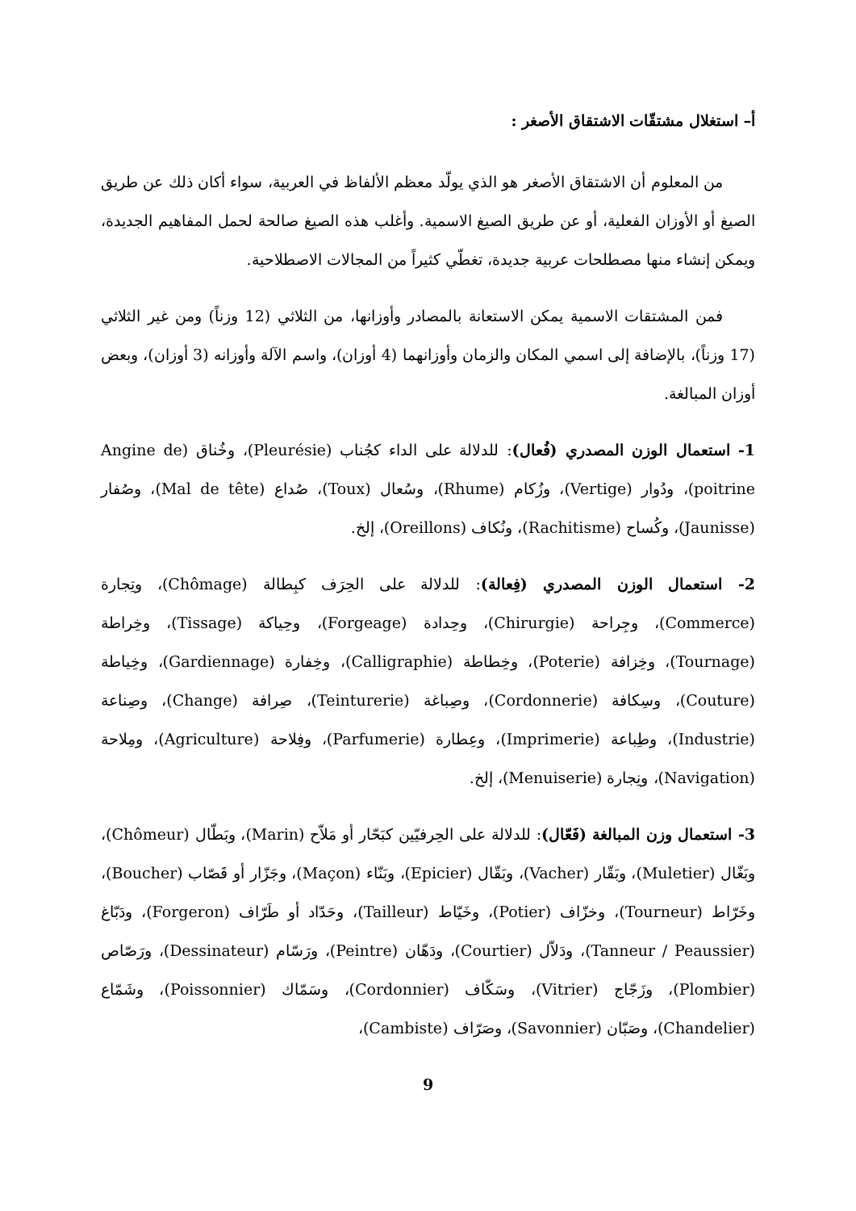أ– استغلال مشتقّات الاشتقاق الأصغر :
من المعلوم أن الاشتقاق الأصغر هو الذي يولّد معظم الألفاظ في العربية، سواء أكان ذلك عن طريق الصيغ أو الأوزان الفعلية، أو عن طريق الصيغ الاسمية. وأغلب هذه الصيغ صالحة لحمل المفاهيم الجديدة، ويمكن إنشاء منها مصطلحات عربية جديدة، تغطّي كثيراً من المجالات الاصطلاحية.
فمن المشتقات الاسمية يمكن الاستعانة بالمصادر وأوزانها، من الثلاثي (12 وزناً) ومن غير الثلاثي (17 وزناً)، بالإضافة إلى اسمي المكان والزمان وأوزانهما (4 أوزان)، واسم الآلة وأوزانه (3 أوزان)، وبعض أوزان المبالغة.
1- استعمال الوزن المصدري (فُعال): للدلالة على الداء كجُناب (Pleurésie)، وخُناق (Angine de poitrine)، ودُوار (Vertige)، وزُكام (Rhume)، وسُعال (Toux)، صُداع (Mal de tête)، وصُفار (Jaunisse)، وكُساح (Rachitisme)، ونُكاف (Oreillons)، إلخ.
2- استعمال الوزن المصدري (فِعالة): للدلالة على الحِرَف كبِطالة (Chômage)، وتِجارة (Commerce)، وجِراحة (Chirurgie)، وحِدادة (Forgeage)، وحِياكة (Tissage)، وخِراطة (Tournage)، وخِزافة (Poterie)، وخِطاطة (Calligraphie)، وخِفارة (Gardiennage)، وخِياطة (Couture)، وسِكافة (Cordonnerie)، وصِباغة (Teinturerie)، صِرافة (Change)، وصِناعة (Industrie)، وطِباعة (Imprimerie)، وعِطارة (Parfumerie)، وفِلاحة (Agriculture)، ومِلاحة (Navigation)، ونِجارة (Menuiserie)، إلخ.
3- استعمال وزن المبالغة (فَعّال): للدلالة على الحِرفيّين كبَحّار أو مَلاّح (Marin)، وبَطّال (Chômeur)، وبَغّال (Muletier)، وبَقّار (Vacher)، وبَقّال (Epicier)، وبَنّاء (Maçon)، وجَزّار أو قَصّاب (Boucher)، وخَرّاط (Tourneur)، وخزّاف (Potier)، وخَيّاط (Tailleur)، وحَدّاد أو طَرّاف (Forgeron)، ودَبّاغ (Tanneur / Peaussier)، ودَلاّل (Courtier)، ودَهّان (Peintre)، ورَسّام (Dessinateur)، ورَصّاص (Plombier)، وزَجّاج (Vitrier)، وسَكّاف (Cordonnier)، وسَمّاك (Poissonnier)، وشَمّاع (Chandelier)، وصَبّان (Savonnier)، وصَرّاف (Cambiste)،
9